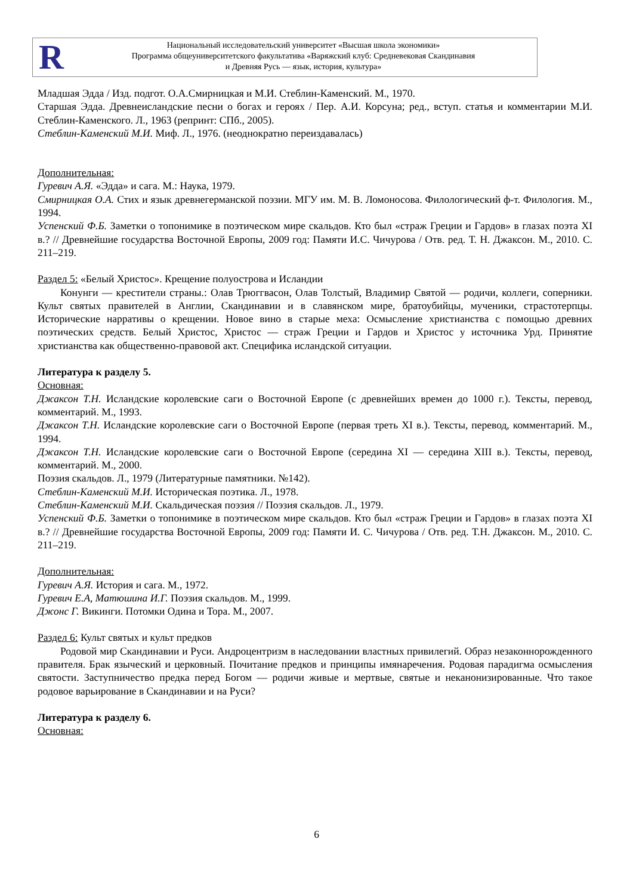R
Национальный исследовательский университет «Высшая школа экономики»
Программа общеуниверситетского факультатива «Варяжский клуб: Средневековая Скандинавия
и Древняя Русь — язык, история, культура»
Младшая Эдда / Изд. подгот. О.А.Смирницкая и М.И. Стеблин-Каменский. М., 1970.
Старшая Эдда. Древнеисландские песни о богах и героях / Пер. А.И. Корсуна; ред., вступ. статья и комментарии М.И. Стеблин-Каменского. Л., 1963 (репринт: СПб., 2005).
Стеблин-Каменский М.И. Миф. Л., 1976. (неоднократно переиздавалась)
Дополнительная:
Гуревич А.Я. «Эдда» и сага. М.: Наука, 1979.
Смирницкая О.А. Стих и язык древнегерманской поэзии. МГУ им. М. В. Ломоносова. Филологический ф-т. Филология. М., 1994.
Успенский Ф.Б. Заметки о топонимике в поэтическом мире скальдов. Кто был «страж Греции и Гардов» в глазах поэта XI в.? // Древнейшие государства Восточной Европы, 2009 год: Памяти И.С. Чичурова / Отв. ред. Т. Н. Джаксон. М., 2010. С. 211–219.
Раздел 5: «Белый Христос». Крещение полуострова и Исландии
Конунги — крестители страны.: Олав Трюггвасон, Олав Толстый, Владимир Святой — родичи, коллеги, соперники. Культ святых правителей в Англии, Скандинавии и в славянском мире, братоубийцы, мученики, страстотерпцы. Исторические нарративы о крещении. Новое вино в старые меха: Осмысление христианства с помощью древних поэтических средств. Белый Христос, Христос — страж Греции и Гардов и Христос у источника Урд. Принятие христианства как общественно-правовой акт. Специфика исландской ситуации.
Литература к разделу 5.
Основная:
Джаксон Т.Н. Исландские королевские саги о Восточной Европе (с древнейших времен до 1000 г.). Тексты, перевод, комментарий. М., 1993.
Джаксон Т.Н. Исландские королевские саги о Восточной Европе (первая треть XI в.). Тексты, перевод, комментарий. М., 1994.
Джаксон Т.Н. Исландские королевские саги о Восточной Европе (середина XI — середина XIII в.). Тексты, перевод, комментарий. М., 2000.
Поэзия скальдов. Л., 1979 (Литературные памятники. №142).
Стеблин-Каменский М.И. Историческая поэтика. Л., 1978.
Стеблин-Каменский М.И. Скальдическая поэзия // Поэзия скальдов. Л., 1979.
Успенский Ф.Б. Заметки о топонимике в поэтическом мире скальдов. Кто был «страж Греции и Гардов» в глазах поэта XI в.? // Древнейшие государства Восточной Европы, 2009 год: Памяти И. С. Чичурова / Отв. ред. Т.Н. Джаксон. М., 2010. С. 211–219.
Дополнительная:
Гуревич А.Я. История и сага. М., 1972.
Гуревич Е.А, Матюшина И.Г. Поэзия скальдов. М., 1999.
Джонс Г. Викинги. Потомки Одина и Тора. М., 2007.
Раздел 6: Культ святых и культ предков
Родовой мир Скандинавии и Руси. Андроцентризм в наследовании властных привилегий. Образ незаконнорожденного правителя. Брак языческий и церковный. Почитание предков и принципы имянаречения. Родовая парадигма осмысления святости. Заступничество предка перед Богом — родичи живые и мертвые, святые и неканонизированные. Что такое родовое варьирование в Скандинавии и на Руси?
Литература к разделу 6.
Основная:
6